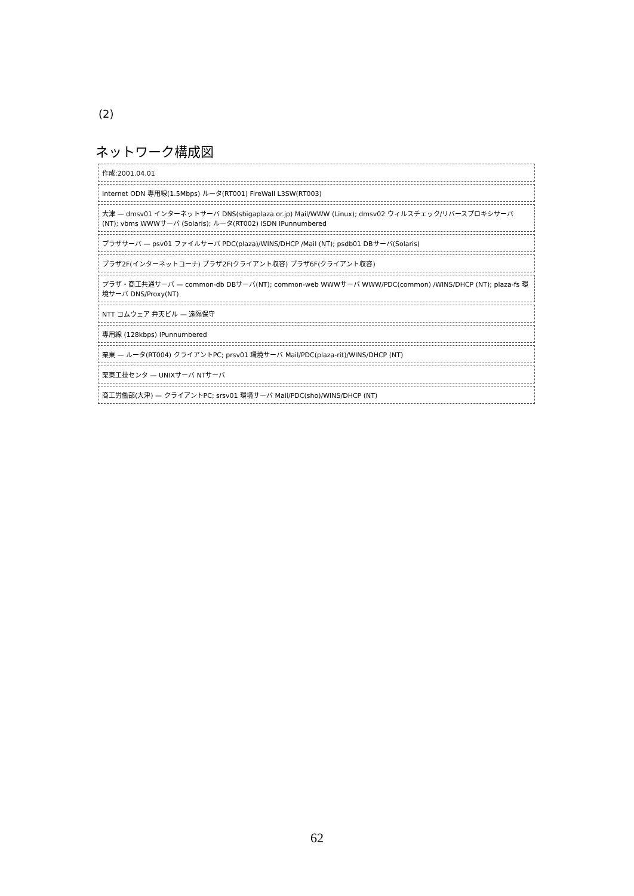(2)
ネットワーク構成図
作成:2001.04.01
Internet ODN 専用線(1.5Mbps) ルータ(RT001) FireWall L3SW(RT003)
大津 — dmsv01 インターネットサーバ DNS(shigaplaza.or.jp) Mail/WWW (Linux); dmsv02 ウィルスチェック/リバースプロキシサーバ (NT); vbms WWWサーバ (Solaris); ルータ(RT002) ISDN IPunnumbered
プラザサーバ — psv01 ファイルサーバ PDC(plaza)/WINS/DHCP /Mail (NT); psdb01 DBサーバ(Solaris)
プラザ2F(インターネットコーナ) プラザ2F(クライアント収容) プラザ6F(クライアント収容)
プラザ・商工共通サーバ — common-db DBサーバ(NT); common-web WWWサーバ WWW/PDC(common) /WINS/DHCP (NT); plaza-fs 環境サーバ DNS/Proxy(NT)
NTT コムウェア 弁天ビル — 遠隔保守
専用線 (128kbps) IPunnumbered
栗東 — ルータ(RT004) クライアントPC; prsv01 環境サーバ Mail/PDC(plaza-rit)/WINS/DHCP (NT)
栗東工技センタ — UNIXサーバ NTサーバ
商工労働部(大津) — クライアントPC; srsv01 環境サーバ Mail/PDC(sho)/WINS/DHCP (NT)
62